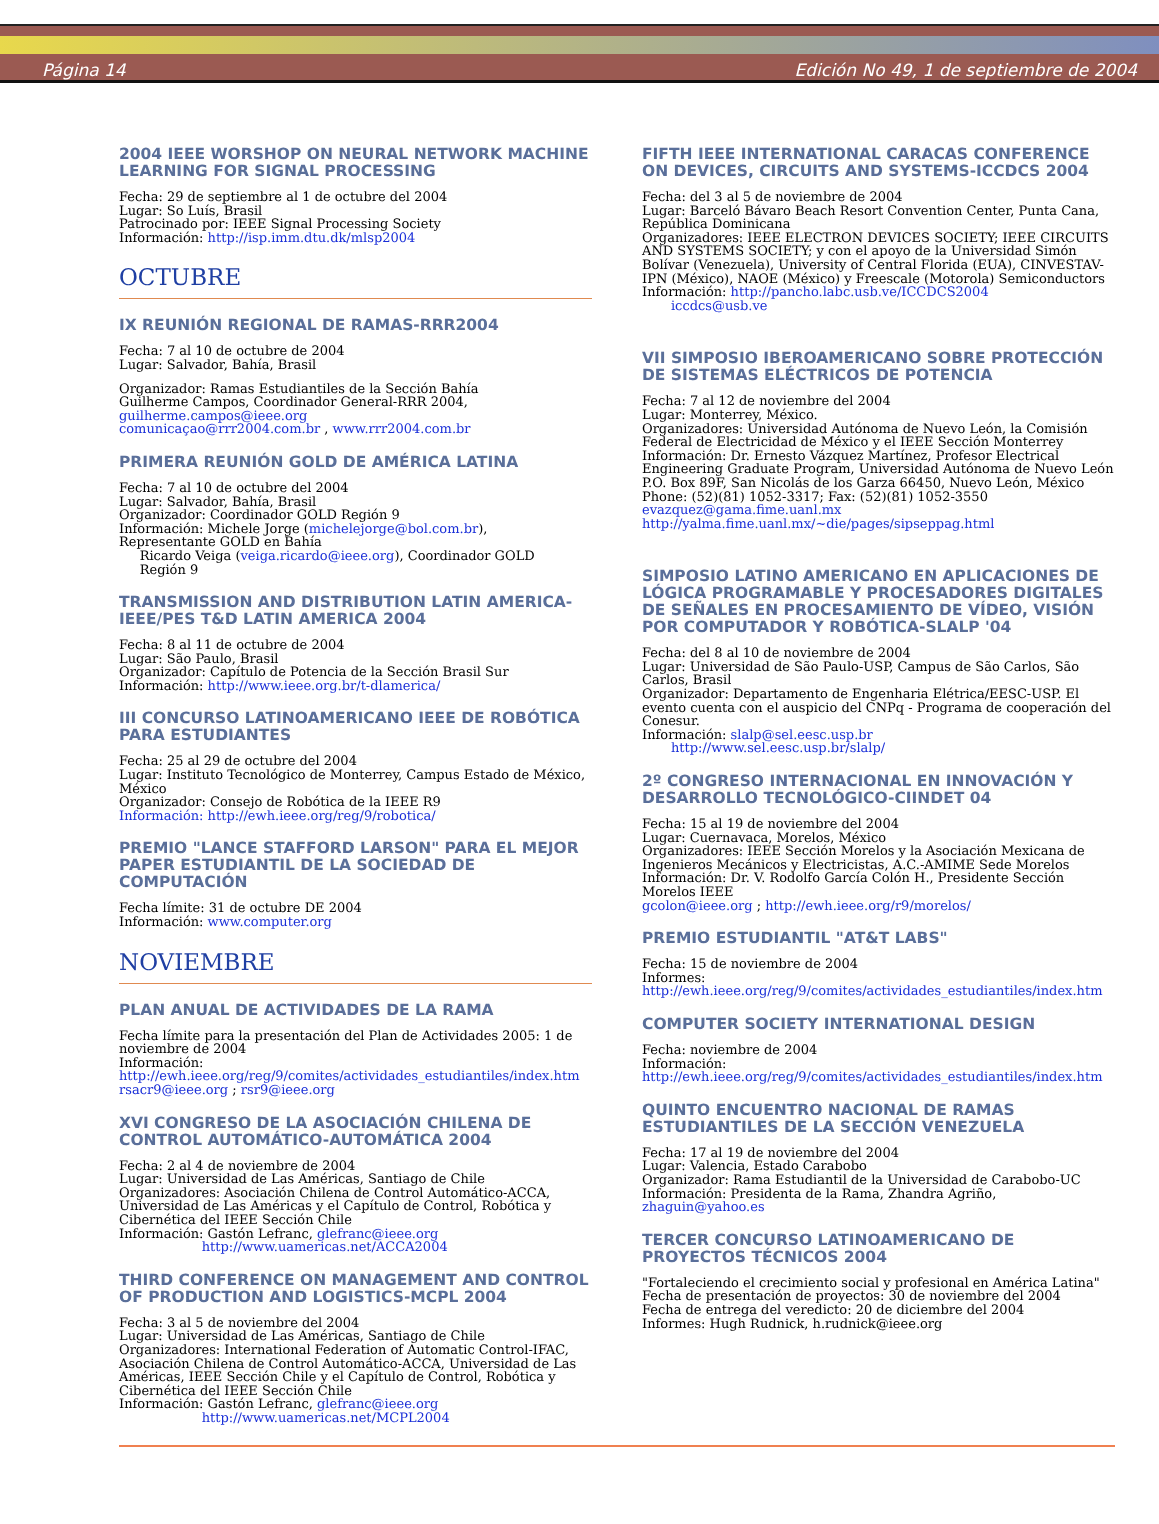Página 14 Edición No 49, 1 de septiembre de 2004
2004 IEEE WORSHOP ON NEURAL NETWORK MACHINE LEARNING FOR SIGNAL PROCESSING
Fecha: 29 de septiembre al 1 de octubre del 2004
Lugar: So Luís, Brasil
Patrocinado por: IEEE Signal Processing Society
Información: http://isp.imm.dtu.dk/mlsp2004
OCTUBRE
IX REUNIÓN REGIONAL DE RAMAS-RRR2004
Fecha: 7 al 10 de octubre de 2004
Lugar: Salvador, Bahía, Brasil
Organizador: Ramas Estudiantiles de la Sección Bahía
Guilherme Campos, Coordinador General-RRR 2004,
guilherme.campos@ieee.org
comunicaçao@rrr2004.com.br , www.rrr2004.com.br
PRIMERA REUNIÓN GOLD DE AMÉRICA LATINA
Fecha: 7 al 10 de octubre del 2004
Lugar: Salvador, Bahía, Brasil
Organizador: Coordinador GOLD Región 9
Información: Michele Jorge (michelejorge@bol.com.br),
Representante GOLD en Bahía
Ricardo Veiga (veiga.ricardo@ieee.org), Coordinador GOLD
Región 9
TRANSMISSION AND DISTRIBUTION LATIN AMERICA-IEEE/PES T&D LATIN AMERICA 2004
Fecha: 8 al 11 de octubre de 2004
Lugar: São Paulo, Brasil
Organizador: Capítulo de Potencia de la Sección Brasil Sur
Información: http://www.ieee.org.br/t-dlamerica/
III CONCURSO LATINOAMERICANO IEEE DE ROBÓTICA PARA ESTUDIANTES
Fecha: 25 al 29 de octubre del 2004
Lugar: Instituto Tecnológico de Monterrey, Campus Estado de México, México
Organizador: Consejo de Robótica de la IEEE R9
Información: http://ewh.ieee.org/reg/9/robotica/
PREMIO "LANCE STAFFORD LARSON" PARA EL MEJOR PAPER ESTUDIANTIL DE LA SOCIEDAD DE COMPUTACIÓN
Fecha límite: 31 de octubre DE 2004
Información: www.computer.org
NOVIEMBRE
PLAN ANUAL DE ACTIVIDADES DE LA RAMA
Fecha límite para la presentación del Plan de Actividades 2005: 1 de noviembre de 2004
Información:
http://ewh.ieee.org/reg/9/comites/actividades_estudiantiles/index.htm
rsacr9@ieee.org ; rsr9@ieee.org
XVI CONGRESO DE LA ASOCIACIÓN CHILENA DE CONTROL AUTOMÁTICO-AUTOMÁTICA 2004
Fecha: 2 al 4 de noviembre de 2004
Lugar: Universidad de Las Américas, Santiago de Chile
Organizadores: Asociación Chilena de Control Automático-ACCA, Universidad de Las Américas y el Capítulo de Control, Robótica y Cibernética del IEEE Sección Chile
Información: Gastón Lefranc, glefranc@ieee.org
http://www.uamericas.net/ACCA2004
THIRD CONFERENCE ON MANAGEMENT AND CONTROL OF PRODUCTION AND LOGISTICS-MCPL 2004
Fecha: 3 al 5 de noviembre del 2004
Lugar: Universidad de Las Américas, Santiago de Chile
Organizadores: International Federation of Automatic Control-IFAC, Asociación Chilena de Control Automático-ACCA, Universidad de Las Américas, IEEE Sección Chile y el Capítulo de Control, Robótica y Cibernética del IEEE Sección Chile
Información: Gastón Lefranc, glefranc@ieee.org
http://www.uamericas.net/MCPL2004
FIFTH IEEE INTERNATIONAL CARACAS CONFERENCE ON DEVICES, CIRCUITS AND SYSTEMS-ICCDCS 2004
Fecha: del 3 al 5 de noviembre de 2004
Lugar: Barceló Bávaro Beach Resort Convention Center, Punta Cana, República Dominicana
Organizadores: IEEE ELECTRON DEVICES SOCIETY; IEEE CIRCUITS AND SYSTEMS SOCIETY; y con el apoyo de la Universidad Simón Bolívar (Venezuela), University of Central Florida (EUA), CINVESTAV-IPN (México), NAOE (México) y Freescale (Motorola) Semiconductors
Información: http://pancho.labc.usb.ve/ICCDCS2004
iccdcs@usb.ve
VII SIMPOSIO IBEROAMERICANO SOBRE PROTECCIÓN DE SISTEMAS ELÉCTRICOS DE POTENCIA
Fecha: 7 al 12 de noviembre del 2004
Lugar: Monterrey, México.
Organizadores: Universidad Autónoma de Nuevo León, la Comisión Federal de Electricidad de México y el IEEE Sección Monterrey
Información: Dr. Ernesto Vázquez Martínez, Profesor Electrical Engineering Graduate Program, Universidad Autónoma de Nuevo León
P.O. Box 89F, San Nicolás de los Garza 66450, Nuevo León, México
Phone: (52)(81) 1052-3317; Fax: (52)(81) 1052-3550
evazquez@gama.fime.uanl.mx
http://yalma.fime.uanl.mx/~die/pages/sipseppag.html
SIMPOSIO LATINO AMERICANO EN APLICACIONES DE LÓGICA PROGRAMABLE Y PROCESADORES DIGITALES DE SEÑALES EN PROCESAMIENTO DE VÍDEO, VISIÓN POR COMPUTADOR Y ROBÓTICA-SLALP '04
Fecha: del 8 al 10 de noviembre de 2004
Lugar: Universidad de São Paulo-USP, Campus de São Carlos, São Carlos, Brasil
Organizador: Departamento de Engenharia Elétrica/EESC-USP. El evento cuenta con el auspicio del CNPq - Programa de cooperación del Conesur.
Información: slalp@sel.eesc.usp.br
http://www.sel.eesc.usp.br/slalp/
2º CONGRESO INTERNACIONAL EN INNOVACIÓN Y DESARROLLO TECNOLÓGICO-CIINDET 04
Fecha: 15 al 19 de noviembre del 2004
Lugar: Cuernavaca, Morelos, México
Organizadores: IEEE Sección Morelos y la Asociación Mexicana de Ingenieros Mecánicos y Electricistas, A.C.-AMIME Sede Morelos
Información: Dr. V. Rodolfo García Colón H., Presidente Sección Morelos IEEE
gcolon@ieee.org ; http://ewh.ieee.org/r9/morelos/
PREMIO ESTUDIANTIL "AT&T LABS"
Fecha: 15 de noviembre de 2004
Informes:
http://ewh.ieee.org/reg/9/comites/actividades_estudiantiles/index.htm
COMPUTER SOCIETY INTERNATIONAL DESIGN
Fecha: noviembre de 2004
Información:
http://ewh.ieee.org/reg/9/comites/actividades_estudiantiles/index.htm
QUINTO ENCUENTRO NACIONAL DE RAMAS ESTUDIANTILES DE LA SECCIÓN VENEZUELA
Fecha: 17 al 19 de noviembre del 2004
Lugar: Valencia, Estado Carabobo
Organizador: Rama Estudiantil de la Universidad de Carabobo-UC
Información: Presidenta de la Rama, Zhandra Agriño,
zhaguin@yahoo.es
TERCER CONCURSO LATINOAMERICANO DE PROYECTOS TÉCNICOS 2004
"Fortaleciendo el crecimiento social y profesional en América Latina"
Fecha de presentación de proyectos: 30 de noviembre del 2004
Fecha de entrega del veredicto: 20 de diciembre del 2004
Informes: Hugh Rudnick, h.rudnick@ieee.org